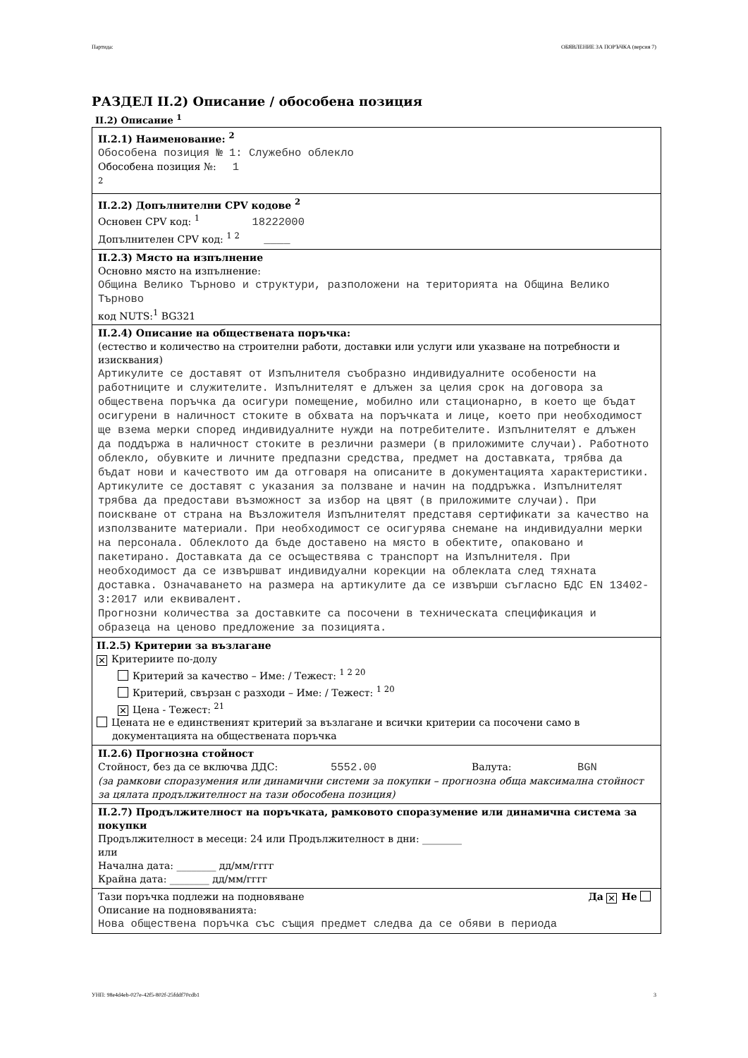Партида: ОБЯВЛЕНИЕ ЗА ПОРЪЧКА (версия 7)
РАЗДЕЛ II.2) Описание / обособена позиция
II.2) Описание <sup>1</sup>
II.2.1) Наименование: <sup>2</sup>
Обособена позиция № 1: Служебно облекло
Обособена позиция №: 1
<sup>2</sup>
II.2.2) Допълнителни CPV кодове <sup>2</sup>
Основен CPV код: <sup>1</sup> 18222000
Допълнителен CPV код: <sup>1 2</sup> ____
II.2.3) Място на изпълнение
Основно място на изпълнение:
Община Велико Търново и структури, разположени на територията на Община Велико Търново
код NUTS:<sup>1</sup> BG321
II.2.4) Описание на обществената поръчка:
(естество и количество на строителни работи, доставки или услуги или указване на потребности и изисквания)
Артикулите се доставят от Изпълнителя съобразно индивидуалните особености на работниците и служителите. Изпълнителят е длъжен за целия срок на договора за обществена поръчка да осигури помещение, мобилно или стационарно, в което ще бъдат осигурени в наличност стоките в обхвата на поръчката и лице, което при необходимост ще взема мерки според индивидуалните нужди на потребителите. Изпълнителят е длъжен да поддържа в наличност стоките в резлични размери (в приложимите случаи). Работното облекло, обувките и личните предпазни средства, предмет на доставката, трябва да бъдат нови и качеството им да отговаря на описаните в документацията характеристики. Артикулите се доставят с указания за ползване и начин на поддръжка. Изпълнителят трябва да предостави възможност за избор на цвят (в приложимите случаи). При поискване от страна на Възложителя Изпълнителят представя сертификати за качество на използваните материали. При необходимост се осигурява снемане на индивидуални мерки на персонала. Облеклото да бъде доставено на място в обектите, опаковано и пакетирано. Доставката да се осъществява с транспорт на Изпълнителя. При необходимост да се извършват индивидуални корекции на облеклата след тяхната доставка. Означаването на размера на артикулите да се извърши съгласно БДС EN 13402-3:2017 или еквивалент.
Прогнозни количества за доставките са посочени в техническата спецификация и образеца на ценово предложение за позицията.
II.2.5) Критерии за възлагане
✕ Критериите по-долу
Критерий за качество – Име: / Тежест: <sup>1 2 20</sup>
Критерий, свързан с разходи – Име: / Тежест: <sup>1 20</sup>
✕ Цена - Тежест: <sup>21</sup>
Цената не е единственият критерий за възлагане и всички критерии са посочени само в
документацията на обществената поръчка
II.2.6) Прогнозна стойност
Стойност, без да се включва ДДС: 5552.00 Валута: BGN
(за рамкови споразумения или динамични системи за покупки – прогнозна обща максимална стойност за цялата продължителност на тази обособена позиция)
II.2.7) Продължителност на поръчката, рамковото споразумение или динамична система за покупки
Продължителност в месеци: 24 или Продължителност в дни: ________
или
Начална дата: ________ дд/мм/гггг
Крайна дата: ________ дд/мм/гггг
Тази поръчка подлежи на подновяване Да ✕ Не
Описание на подновяванията:
Нова обществена поръчка със същия предмет следва да се обяви в периода
УНП: 98e4d4eb-027e-42f5-802f-25fddf70cdb1 3